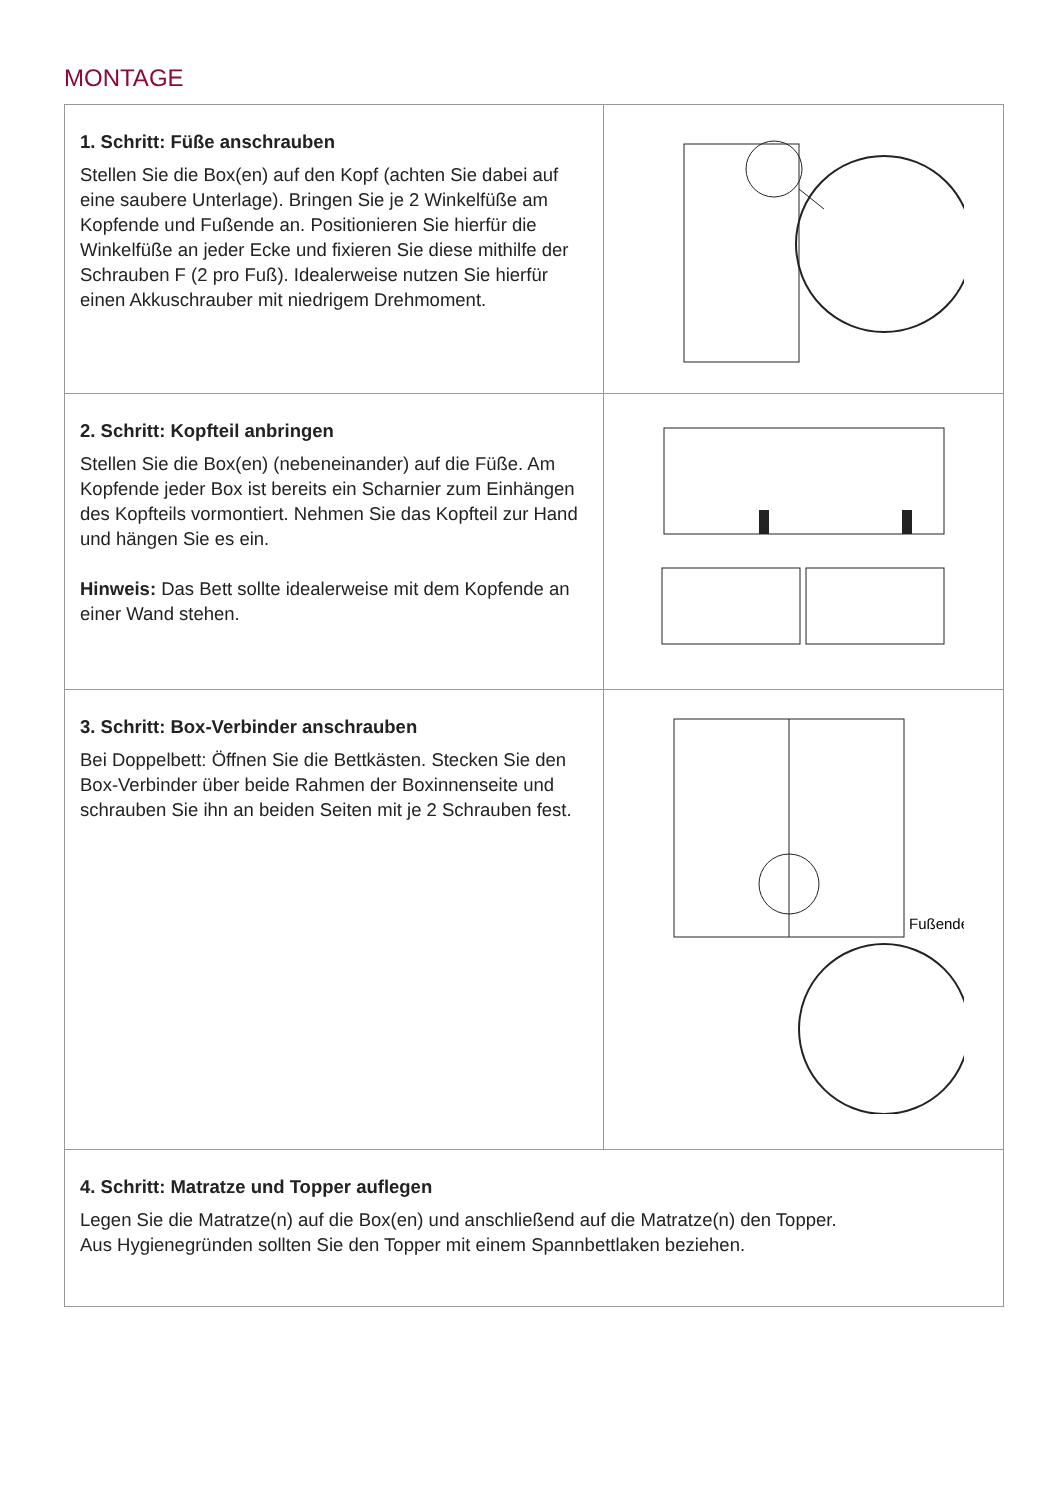MONTAGE
| 1. Schritt: Füße anschrauben Stellen Sie die Box(en) auf den Kopf (achten Sie dabei auf eine saubere Unterlage). Bringen Sie je 2 Winkelfüße am Kopfende und Fußende an. Positionieren Sie hierfür die Winkelfüße an jeder Ecke und fixieren Sie diese mithilfe der Schrauben F (2 pro Fuß). Idealerweise nutzen Sie hierfür einen Akkuschrauber mit niedrigem Drehmoment. | |
| 2. Schritt: Kopfteil anbringen Stellen Sie die Box(en) (nebeneinander) auf die Füße. Am Kopfende jeder Box ist bereits ein Scharnier zum Einhängen des Kopfteils vormontiert. Nehmen Sie das Kopfteil zur Hand und hängen Sie es ein. Hinweis: Das Bett sollte idealerweise mit dem Kopfende an einer Wand stehen. | |
| 3. Schritt: Box-Verbinder anschrauben Bei Doppelbett: Öffnen Sie die Bettkästen. Stecken Sie den Box-Verbinder über beide Rahmen der Boxinnenseite und schrauben Sie ihn an beiden Seiten mit je 2 Schrauben fest. | Fußende |
| 4. Schritt: Matratze und Topper auflegen Legen Sie die Matratze(n) auf die Box(en) und anschließend auf die Matratze(n) den Topper. Aus Hygienegründen sollten Sie den Topper mit einem Spannbettlaken beziehen. | |